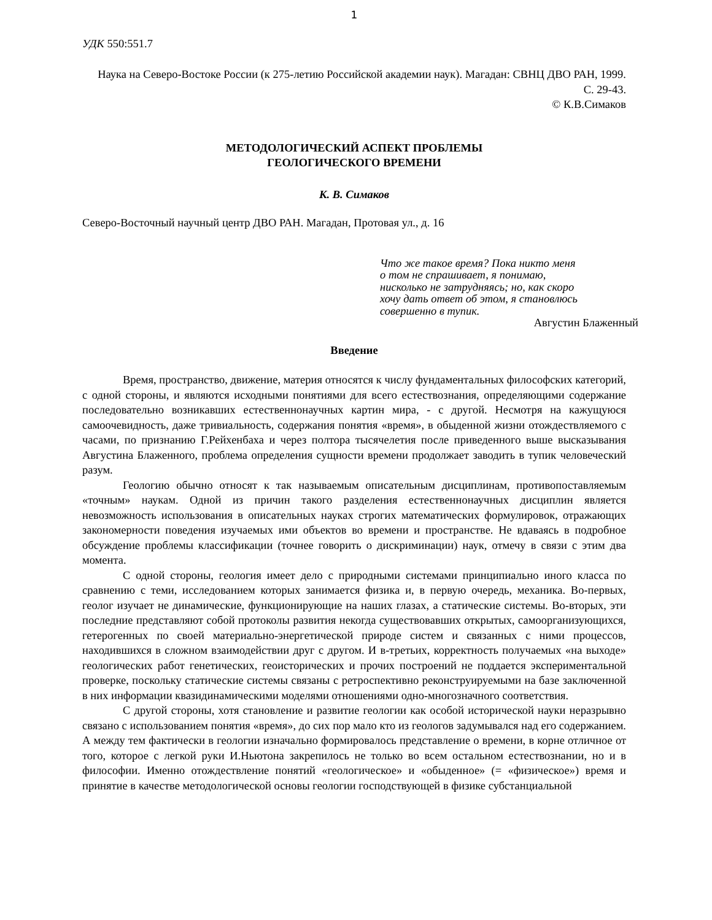1
УДК 550:551.7
Наука на Северо-Востоке России (к 275-летию Российской академии наук). Магадан: СВНЦ ДВО РАН, 1999. С. 29-43.
© К.В.Симаков
МЕТОДОЛОГИЧЕСКИЙ АСПЕКТ ПРОБЛЕМЫ
ГЕОЛОГИЧЕСКОГО ВРЕМЕНИ
К. В. Симаков
Северо-Восточный научный центр ДВО РАН. Магадан, Протовая ул., д. 16
Что же такое время? Пока никто меня
о том не спрашивает, я понимаю,
нисколько не затрудняясь; но, как скоро
хочу дать ответ об этом, я становлюсь
совершенно в тупик.
Августин Блаженный
Введение
Время, пространство, движение, материя относятся к числу фундаментальных философских категорий, с одной стороны, и являются исходными понятиями для всего естествознания, определяющими содержание последовательно возникавших естественнонаучных картин мира, - с другой. Несмотря на кажущуюся самоочевидность, даже тривиальность, содержания понятия «время», в обыденной жизни отождествляемого с часами, по признанию Г.Рейхенбаха и через полтора тысячелетия после приведенного выше высказывания Августина Блаженного, проблема определения сущности времени продолжает заводить в тупик человеческий разум.
Геологию обычно относят к так называемым описательным дисциплинам, противопоставляемым «точным» наукам. Одной из причин такого разделения естественнонаучных дисциплин является невозможность использования в описательных науках строгих математических формулировок, отражающих закономерности поведения изучаемых ими объектов во времени и пространстве. Не вдаваясь в подробное обсуждение проблемы классификации (точнее говорить о дискриминации) наук, отмечу в связи с этим два момента.
С одной стороны, геология имеет дело с природными системами принципиально иного класса по сравнению с теми, исследованием которых занимается физика и, в первую очередь, механика. Во-первых, геолог изучает не динамические, функционирующие на наших глазах, а статические системы. Во-вторых, эти последние представляют собой протоколы развития некогда существовавших открытых, самоорганизующихся, гетерогенных по своей материально-энергетической природе систем и связанных с ними процессов, находившихся в сложном взаимодействии друг с другом. И в-третьих, корректность получаемых «на выходе» геологических работ генетических, геоисторических и прочих построений не поддается экспериментальной проверке, поскольку статические системы связаны с ретроспективно реконструируемыми на базе заключенной в них информации квазидинамическими моделями отношениями одно-многозначного соответствия.
С другой стороны, хотя становление и развитие геологии как особой исторической науки неразрывно связано с использованием понятия «время», до сих пор мало кто из геологов задумывался над его содержанием. А между тем фактически в геологии изначально формировалось представление о времени, в корне отличное от того, которое с легкой руки И.Ньютона закрепилось не только во всем остальном естествознании, но и в философии. Именно отождествление понятий «геологическое» и «обыденное» (= «физическое») время и принятие в качестве методологической основы геологии господствующей в физике субстанциальной